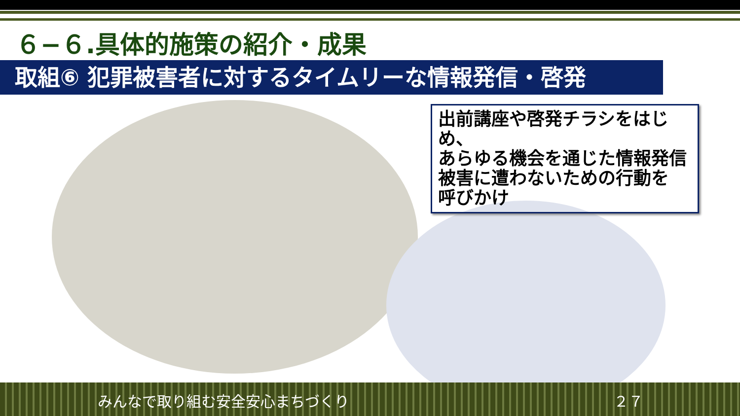６−６.具体的施策の紹介・成果
取組⑥ 犯罪被害者に対するタイムリーな情報発信・啓発
出前講座や啓発チラシをはじめ、
あらゆる機会を通じた情報発信
被害に遭わないための行動を
呼びかけ
みんなで取り組む安全安心まちづくり ２７